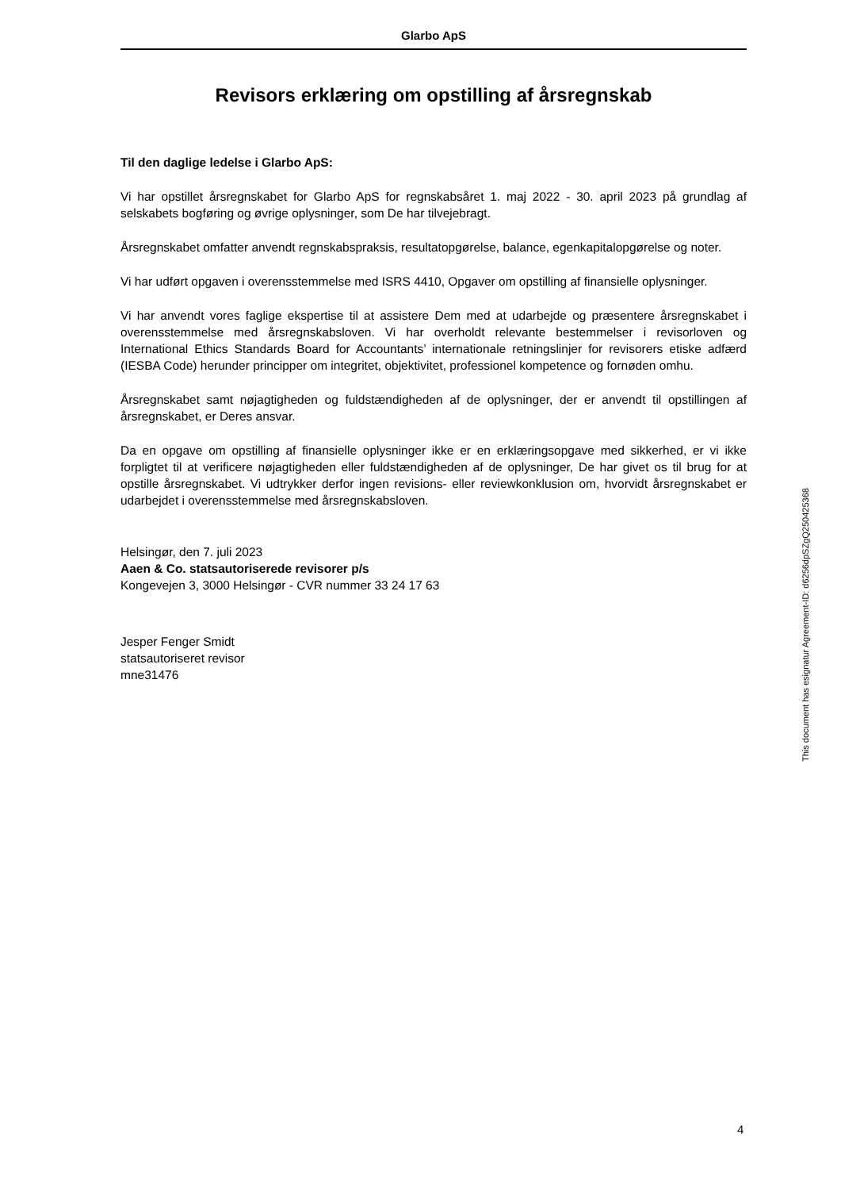Glarbo ApS
Revisors erklæring om opstilling af årsregnskab
Til den daglige ledelse i Glarbo ApS:
Vi har opstillet årsregnskabet for Glarbo ApS for regnskabsåret 1. maj 2022 - 30. april 2023 på grundlag af selskabets bogføring og øvrige oplysninger, som De har tilvejebragt.
Årsregnskabet omfatter anvendt regnskabspraksis, resultatopgørelse, balance, egenkapitalopgørelse og noter.
Vi har udført opgaven i overensstemmelse med ISRS 4410, Opgaver om opstilling af finansielle oplysninger.
Vi har anvendt vores faglige ekspertise til at assistere Dem med at udarbejde og præsentere årsregnskabet i overensstemmelse med årsregnskabsloven. Vi har overholdt relevante bestemmelser i revisorloven og International Ethics Standards Board for Accountants’ internationale retningslinjer for revisorers etiske adfærd (IESBA Code) herunder principper om integritet, objektivitet, professionel kompetence og fornøden omhu.
Årsregnskabet samt nøjagtigheden og fuldstændigheden af de oplysninger, der er anvendt til opstillingen af årsregnskabet, er Deres ansvar.
Da en opgave om opstilling af finansielle oplysninger ikke er en erklæringsopgave med sikkerhed, er vi ikke forpligtet til at verificere nøjagtigheden eller fuldstændigheden af de oplysninger, De har givet os til brug for at opstille årsregnskabet. Vi udtrykker derfor ingen revisions- eller reviewkonklusion om, hvorvidt årsregnskabet er udarbejdet i overensstemmelse med årsregnskabsloven.
Helsingør, den 7. juli 2023
Aaen & Co. statsautoriserede revisorer p/s
Kongevejen 3, 3000 Helsingør - CVR nummer 33 24 17 63
Jesper Fenger Smidt
statsautoriseret revisor
mne31476
This document has esignatur Agreement-ID: d6256dpSZgQ250425368
4